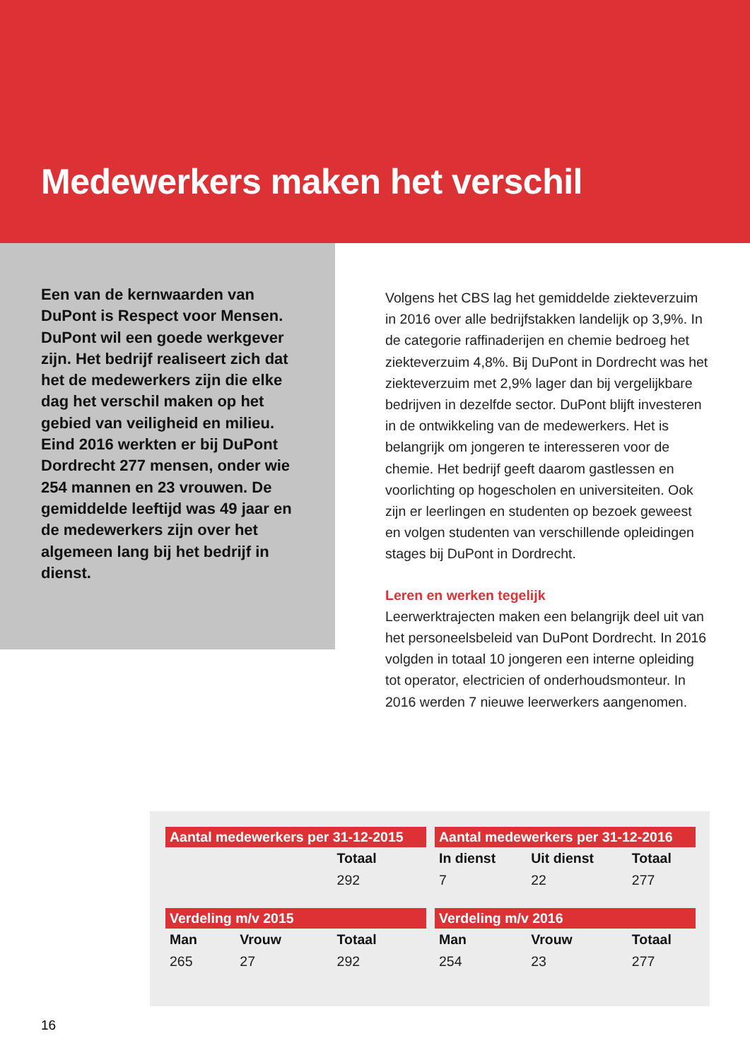Medewerkers maken het verschil
Een van de kernwaarden van DuPont is Respect voor Mensen. DuPont wil een goede werkgever zijn. Het bedrijf realiseert zich dat het de medewerkers zijn die elke dag het verschil maken op het gebied van veiligheid en milieu. Eind 2016 werkten er bij DuPont Dordrecht 277 mensen, onder wie 254 mannen en 23 vrouwen. De gemiddelde leeftijd was 49 jaar en de medewerkers zijn over het algemeen lang bij het bedrijf in dienst.
Volgens het CBS lag het gemiddelde ziekteverzuim in 2016 over alle bedrijfstakken landelijk op 3,9%. In de categorie raffinaderijen en chemie bedroeg het ziekteverzuim 4,8%. Bij DuPont in Dordrecht was het ziekteverzuim met 2,9% lager dan bij vergelijkbare bedrijven in dezelfde sector. DuPont blijft investeren in de ontwikkeling van de medewerkers. Het is belangrijk om jongeren te interesseren voor de chemie. Het bedrijf geeft daarom gastlessen en voorlichting op hogescholen en universiteiten. Ook zijn er leerlingen en studenten op bezoek geweest en volgen studenten van verschillende opleidingen stages bij DuPont in Dordrecht.
Leren en werken tegelijk
Leerwerktrajecten maken een belangrijk deel uit van het personeelsbeleid van DuPont Dordrecht. In 2016 volgden in totaal 10 jongeren een interne opleiding tot operator, electricien of onderhoudsmonteur. In 2016 werden 7 nieuwe leerwerkers aangenomen.
| Aantal medewerkers per 31-12-2015 | | | | Aantal medewerkers per 31-12-2016 | | |
| --- | --- | --- | --- | --- | --- | --- |
| | | Totaal | | In dienst | Uit dienst | Totaal |
| | | 292 | | 7 | 22 | 277 |
| Verdeling m/v 2015 | | | | Verdeling m/v 2016 | | |
| Man | Vrouw | Totaal | | Man | Vrouw | Totaal |
| 265 | 27 | 292 | | 254 | 23 | 277 |
16